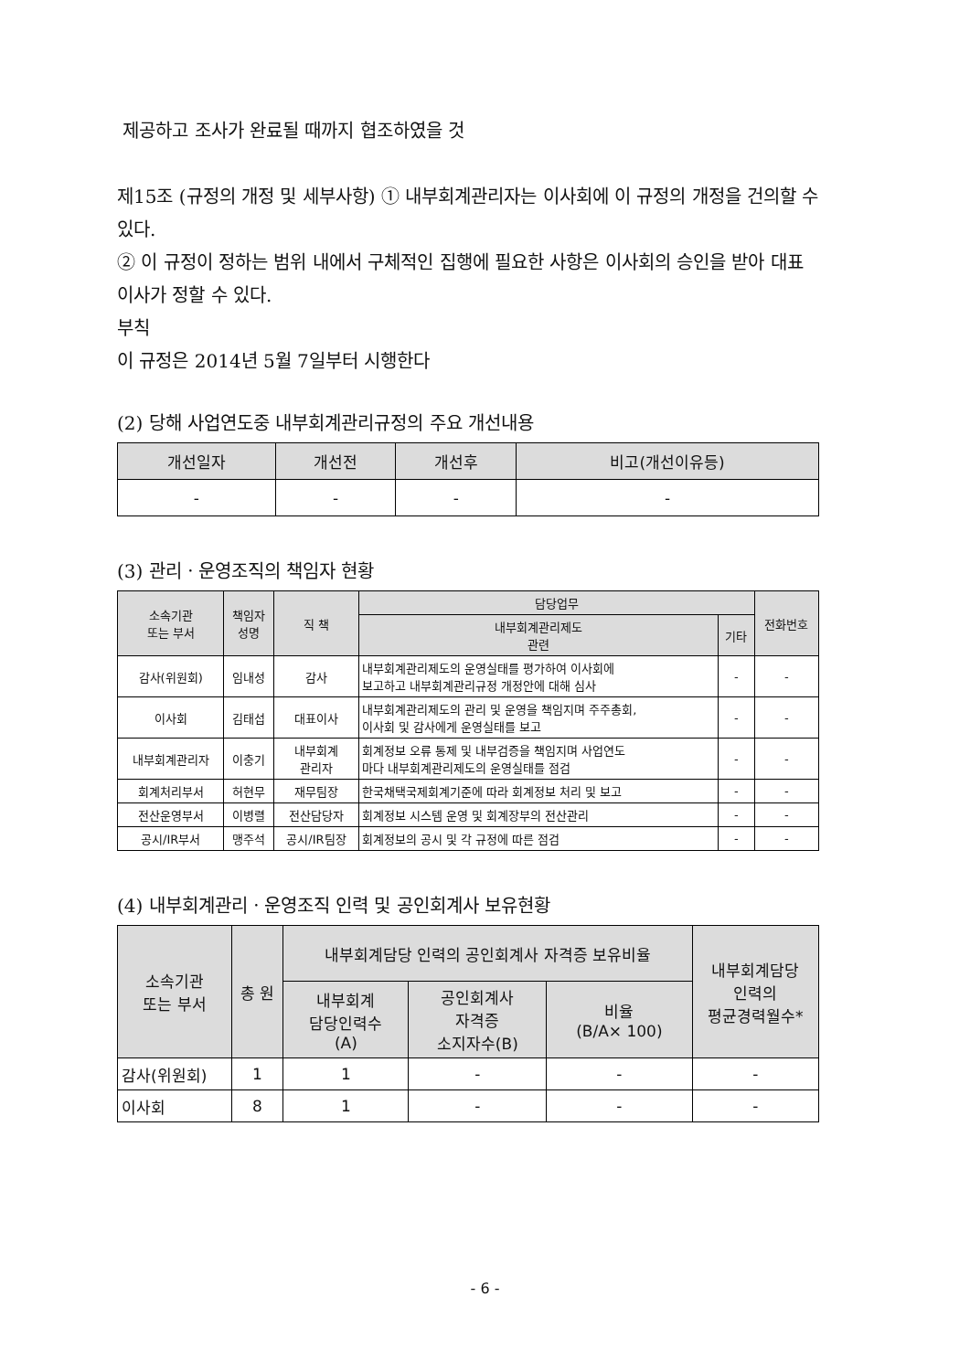제공하고 조사가 완료될 때까지 협조하였을 것
제15조 (규정의 개정 및 세부사항) ① 내부회계관리자는 이사회에 이 규정의 개정을 건의할 수 있다.
② 이 규정이 정하는 범위 내에서 구체적인 집행에 필요한 사항은 이사회의 승인을 받아 대표이사가 정할 수 있다.
부칙
이 규정은 2014년 5월 7일부터 시행한다
(2) 당해 사업연도중 내부회계관리규정의 주요 개선내용
| 개선일자 | 개선전 | 개선후 | 비고(개선이유등) |
| --- | --- | --- | --- |
| - | - | - | - |
(3) 관리ㆍ운영조직의 책임자 현황
| 소속기관 또는 부서 | 책임자 성명 | 직 책 | 담당업무 | | 전화번호 |
| --- | --- | --- | --- | --- | --- |
| | | | 내부회계관리제도 관련 | 기타 | |
| 감사(위원회) | 임내성 | 감사 | 내부회계관리제도의 운영실태를 평가하여 이사회에 보고하고 내부회계관리규정 개정안에 대해 심사 | - | - |
| 이사회 | 김태섭 | 대표이사 | 내부회계관리제도의 관리 및 운영을 책임지며 주주총회, 이사회 및 감사에게 운영실태를 보고 | - | - |
| 내부회계관리자 | 이충기 | 내부회계 관리자 | 회계정보 오류 통제 및 내부검증을 책임지며 사업연도 마다 내부회계관리제도의 운영실태를 점검 | - | - |
| 회계처리부서 | 허현무 | 재무팀장 | 한국채택국제회계기준에 따라 회계정보 처리 및 보고 | - | - |
| 전산운영부서 | 이병렬 | 전산담당자 | 회계정보 시스템 운영 및 회계장부의 전산관리 | - | - |
| 공시/IR부서 | 맹주석 | 공시/IR팀장 | 회계정보의 공시 및 각 규정에 따른 점검 | - | - |
(4) 내부회계관리ㆍ운영조직 인력 및 공인회계사 보유현황
| 소속기관 또는 부서 | 총 원 | 내부회계담당 인력의 공인회계사 자격증 보유비율 | | | 내부회계담당 인력의 평균경력월수* |
| --- | --- | --- | --- | --- | --- |
| | | 내부회계 담당인력수 (A) | 공인회계사 자격증 소지자수(B) | 비율 (B/A× 100) | |
| 감사(위원회) | 1 | 1 | - | - | - |
| 이사회 | 8 | 1 | - | - | - |
- 6 -